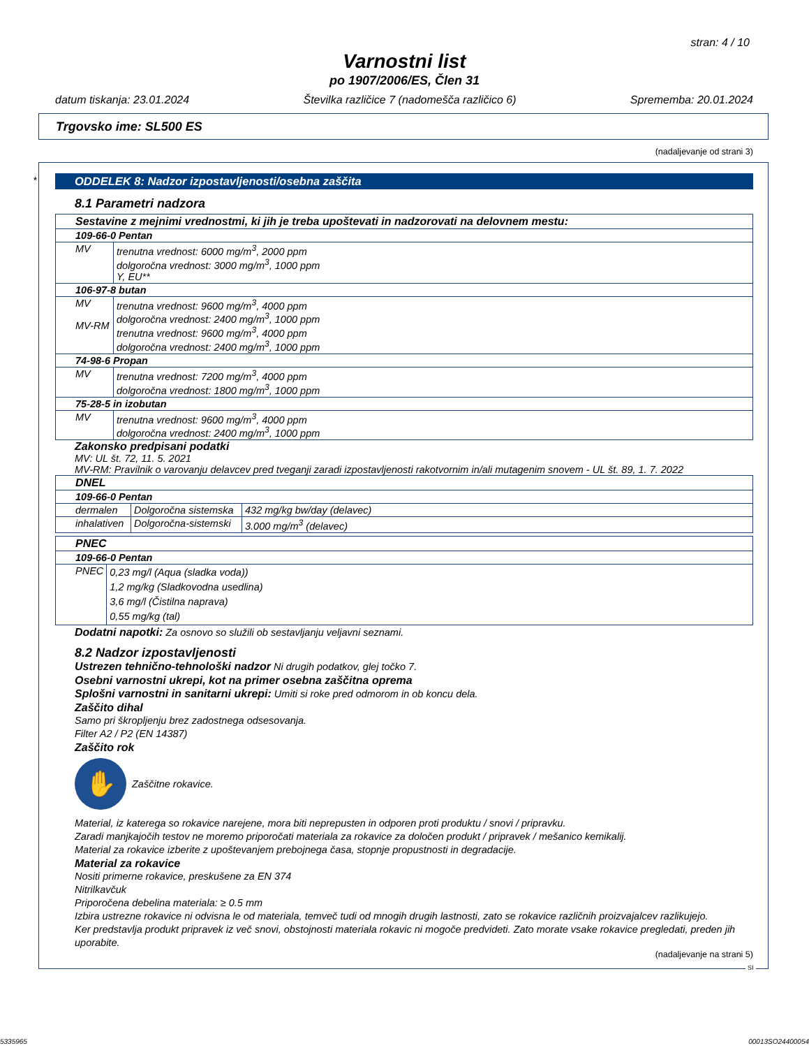stran: 4 / 10
Varnostni list
po 1907/2006/ES, Člen 31
datum tiskanja: 23.01.2024 Številka različice 7 (nadomešča različico 6) Sprememba: 20.01.2024
Trgovsko ime: SL500 ES
(nadaljevanje od strani 3)
*
ODDELEK 8: Nadzor izpostavljenosti/osebna zaščita
8.1 Parametri nadzora
| Sestavine z mejnimi vrednostmi, ki jih je treba upoštevati in nadzorovati na delovnem mestu: | |
| 109-66-0 Pentan | |
| MV | trenutna vrednost: 6000 mg/m<sup>3</sup>, 2000 ppm dolgoročna vrednost: 3000 mg/m<sup>3</sup>, 1000 ppm Y, EU** |
| 106-97-8 butan | |
| MV MV-RM | trenutna vrednost: 9600 mg/m<sup>3</sup>, 4000 ppm dolgoročna vrednost: 2400 mg/m<sup>3</sup>, 1000 ppm trenutna vrednost: 9600 mg/m<sup>3</sup>, 4000 ppm dolgoročna vrednost: 2400 mg/m<sup>3</sup>, 1000 ppm |
| 74-98-6 Propan | |
| MV | trenutna vrednost: 7200 mg/m<sup>3</sup>, 4000 ppm dolgoročna vrednost: 1800 mg/m<sup>3</sup>, 1000 ppm |
| 75-28-5 in izobutan | |
| MV | trenutna vrednost: 9600 mg/m<sup>3</sup>, 4000 ppm dolgoročna vrednost: 2400 mg/m<sup>3</sup>, 1000 ppm |
Zakonsko predpisani podatki
MV: UL št. 72, 11. 5. 2021
MV-RM: Pravilnik o varovanju delavcev pred tveganji zaradi izpostavljenosti rakotvornim in/ali mutagenim snovem - UL št. 89, 1. 7. 2022
| DNEL | | |
| 109-66-0 Pentan | | |
| dermalen | Dolgoročna sistemska | 432 mg/kg bw/day (delavec) |
| inhalativen | Dolgoročna-sistemski | 3.000 mg/m<sup>3</sup> (delavec) |
| PNEC | |
| 109-66-0 Pentan | |
| PNEC | 0,23 mg/l (Aqua (sladka voda)) 1,2 mg/kg (Sladkovodna usedlina) 3,6 mg/l (Čistilna naprava) 0,55 mg/kg (tal) |
Dodatni napotki: Za osnovo so služili ob sestavljanju veljavni seznami.
8.2 Nadzor izpostavljenosti
Ustrezen tehnično-tehnološki nadzor Ni drugih podatkov, glej točko 7.
Osebni varnostni ukrepi, kot na primer osebna zaščitna oprema
Splošni varnostni in sanitarni ukrepi: Umiti si roke pred odmorom in ob koncu dela.
Zaščito dihal
Samo pri škropljenju brez zadostnega odsesovanja.
Filter A2 / P2 (EN 14387)
Zaščito rok
✋
Zaščitne rokavice.
Material, iz katerega so rokavice narejene, mora biti neprepusten in odporen proti produktu / snovi / pripravku.
Zaradi manjkajočih testov ne moremo priporočati materiala za rokavice za določen produkt / pripravek / mešanico kemikalij.
Material za rokavice izberite z upoštevanjem prebojnega časa, stopnje propustnosti in degradacije.
Material za rokavice
Nositi primerne rokavice, preskušene za EN 374
Nitrilkavčuk
Priporočena debelina materiala: ≥ 0.5 mm
Izbira ustrezne rokavice ni odvisna le od materiala, temveč tudi od mnogih drugih lastnosti, zato se rokavice različnih proizvajalcev razlikujejo.
Ker predstavlja produkt pripravek iz več snovi, obstojnosti materiala rokavic ni mogoče predvideti. Zato morate vsake rokavice pregledati, preden jih uporabite.
(nadaljevanje na strani 5)
SI
5335965 00013SO24400054